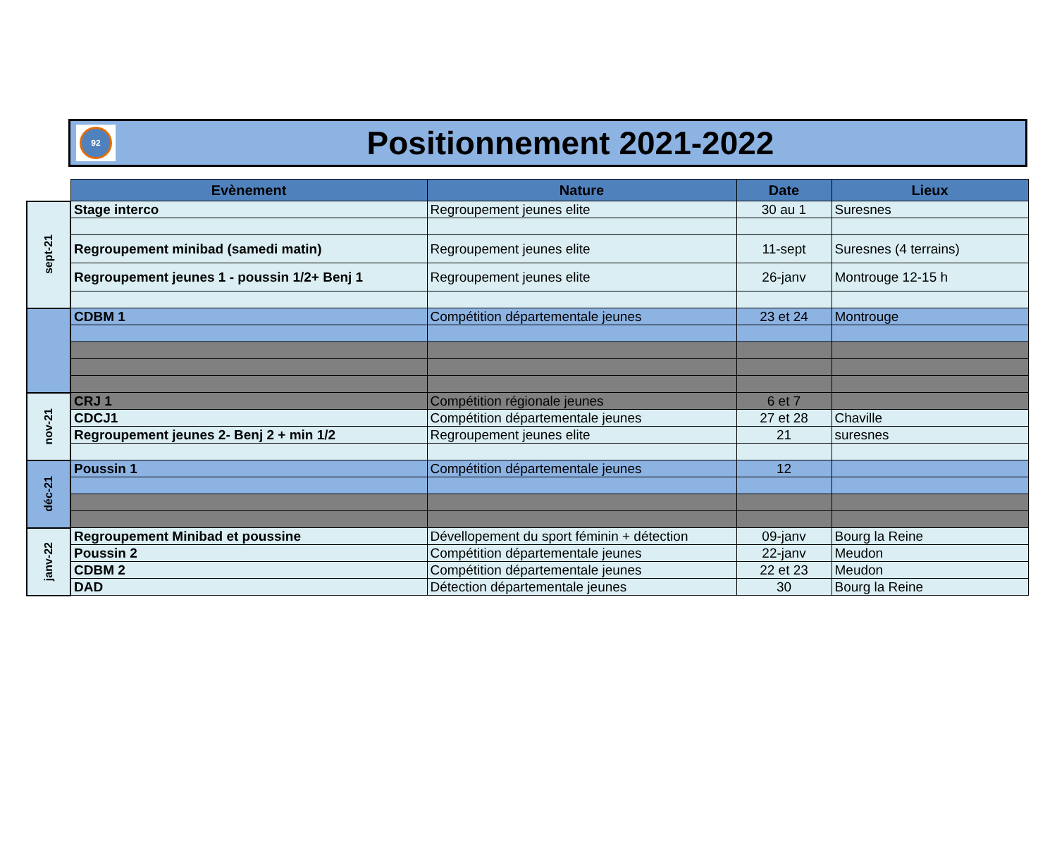92
Positionnement 2021-2022
| | Evènement | Nature | Date | Lieux |
| sept-21 | Stage interco | Regroupement jeunes elite | 30 au 1 | Suresnes |
| | Regroupement minibad (samedi matin) | Regroupement jeunes elite | 11-sept | Suresnes (4 terrains) |
| | Regroupement jeunes 1 - poussin 1/2+ Benj 1 | Regroupement jeunes elite | 26-janv | Montrouge 12-15 h |
| | CDBM 1 | Compétition départementale jeunes | 23 et 24 | Montrouge |
| nov-21 | CRJ 1 | Compétition régionale jeunes | 6 et 7 | |
| | CDCJ1 | Compétition départementale jeunes | 27 et 28 | Chaville |
| | Regroupement jeunes 2- Benj 2 + min 1/2 | Regroupement jeunes elite | 21 | suresnes |
| déc-21 | Poussin 1 | Compétition départementale jeunes | 12 | |
| janv-22 | Regroupement Minibad et poussine | Dévellopement du sport féminin + détection | 09-janv | Bourg la Reine |
| | Poussin 2 | Compétition départementale jeunes | 22-janv | Meudon |
| | CDBM 2 | Compétition départementale jeunes | 22 et 23 | Meudon |
| | DAD | Détection départementale jeunes | 30 | Bourg la Reine |